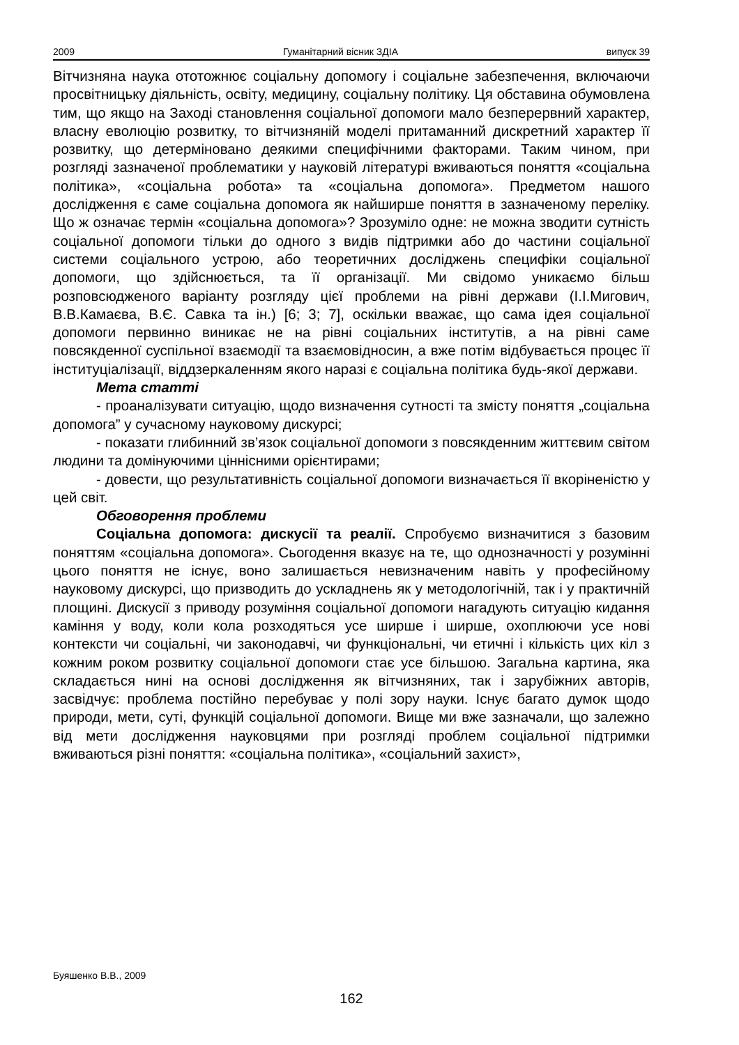2009 Гуманітарний вісник ЗДІА випуск 39
Вітчизняна наука ототожнює соціальну допомогу і соціальне забезпечення, включаючи просвітницьку діяльність, освіту, медицину, соціальну політику. Ця обставина обумовлена тим, що якщо на Заході становлення соціальної допомоги мало безперервний характер, власну еволюцію розвитку, то вітчизняній моделі притаманний дискретний характер її розвитку, що детерміновано деякими специфічними факторами. Таким чином, при розгляді зазначеної проблематики у науковій літературі вживаються поняття «соціальна політика», «соціальна робота» та «соціальна допомога». Предметом нашого дослідження є саме соціальна допомога як найширше поняття в зазначеному переліку. Що ж означає термін «соціальна допомога»? Зрозуміло одне: не можна зводити сутність соціальної допомоги тільки до одного з видів підтримки або до частини соціальної системи соціального устрою, або теоретичних досліджень специфіки соціальної допомоги, що здійснюється, та її організації. Ми свідомо уникаємо більш розповсюдженого варіанту розгляду цієї проблеми на рівні держави (І.І.Мигович, В.В.Камаєва, В.Є. Савка та ін.) [6; 3; 7], оскільки вважає, що сама ідея соціальної допомоги первинно виникає не на рівні соціальних інститутів, а на рівні саме повсякденної суспільної взаємодії та взаємовідносин, а вже потім відбувається процес її інституціалізації, віддзеркаленням якого наразі є соціальна політика будь-якої держави.
Мета статті
- проаналізувати ситуацію, щодо визначення сутності та змісту поняття „соціальна допомога” у сучасному науковому дискурсі;
- показати глибинний зв’язок соціальної допомоги з повсякденним життєвим світом людини та домінуючими ціннісними орієнтирами;
- довести, що результативність соціальної допомоги визначається її вкоріненістю у цей світ.
Обговорення проблеми
Соціальна допомога: дискусії та реалії. Спробуємо визначитися з базовим поняттям «соціальна допомога». Сьогодення вказує на те, що однозначності у розумінні цього поняття не існує, воно залишається невизначеним навіть у професійному науковому дискурсі, що призводить до ускладнень як у методологічній, так і у практичній площині. Дискусії з приводу розуміння соціальної допомоги нагадують ситуацію кидання каміння у воду, коли кола розходяться усе ширше і ширше, охоплюючи усе нові контексти чи соціальні, чи законодавчі, чи функціональні, чи етичні і кількість цих кіл з кожним роком розвитку соціальної допомоги стає усе більшою. Загальна картина, яка складається нині на основі дослідження як вітчизняних, так і зарубіжних авторів, засвідчує: проблема постійно перебуває у полі зору науки. Існує багато думок щодо природи, мети, суті, функцій соціальної допомоги. Вище ми вже зазначали, що залежно від мети дослідження науковцями при розгляді проблем соціальної підтримки вживаються різні поняття: «соціальна політика», «соціальний захист»,
Буяшенко В.В., 2009
162